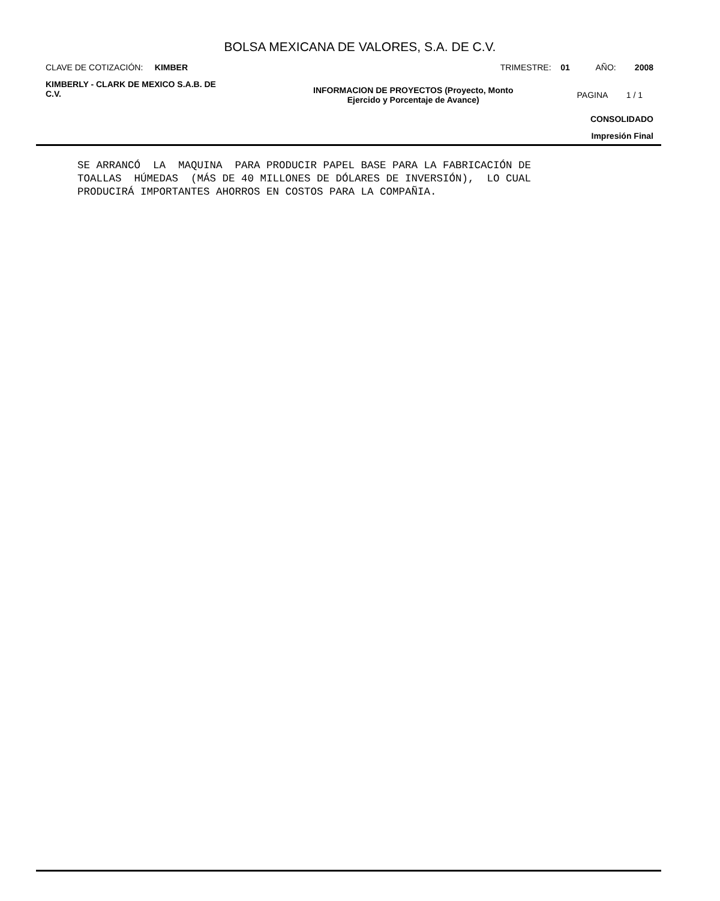BOLSA MEXICANA DE VALORES, S.A. DE C.V.
CLAVE DE COTIZACIÓN: KIMBER TRIMESTRE: 01 AÑO: 2008
KIMBERLY - CLARK DE MEXICO S.A.B. DE C.V. INFORMACION DE PROYECTOS (Proyecto, Monto
Ejercido y Porcentaje de Avance) PAGINA 1 / 1
CONSOLIDADO
Impresión Final
SE ARRANCÓ  LA  MAQUINA  PARA PRODUCIR PAPEL BASE PARA LA FABRICACIÓN DE
TOALLAS  HÚMEDAS  (MÁS DE 40 MILLONES DE DÓLARES DE INVERSIÓN),  LO CUAL
PRODUCIRÁ IMPORTANTES AHORROS EN COSTOS PARA LA COMPAÑIA.